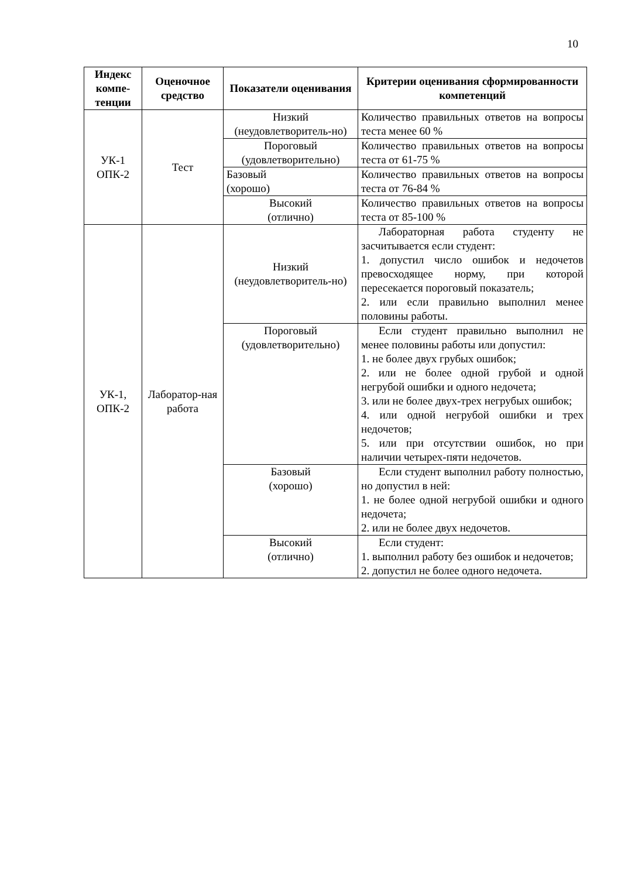10
| Индекс компе-тенции | Оценочное средство | Показатели оценивания | Критерии оценивания сформированности компетенций |
| --- | --- | --- | --- |
| УК-1 ОПК-2 | Тест | Низкий (неудовлетворитель-но) | Количество правильных ответов на вопросы теста менее 60 % |
| | | Пороговый (удовлетворительно) | Количество правильных ответов на вопросы теста от 61-75 % |
| | | Базовый (хорошо) | Количество правильных ответов на вопросы теста от 76-84 % |
| | | Высокий (отлично) | Количество правильных ответов на вопросы теста от 85-100 % |
| УК-1, ОПК-2 | Лаборатор-ная работа | Низкий (неудовлетворитель-но) | Лабораторная работа студенту не засчитывается если студент: 1. допустил число ошибок и недочетов превосходящее норму, при которой пересекается пороговый показатель; 2. или если правильно выполнил менее половины работы. |
| | | Пороговый (удовлетворительно) | Если студент правильно выполнил не менее половины работы или допустил: 1. не более двух грубых ошибок; 2. или не более одной грубой и одной негрубой ошибки и одного недочета; 3. или не более двух-трех негрубых ошибок; 4. или одной негрубой ошибки и трех недочетов; 5. или при отсутствии ошибок, но при наличии четырех-пяти недочетов. |
| | | Базовый (хорошо) | Если студент выполнил работу полностью, но допустил в ней: 1. не более одной негрубой ошибки и одного недочета; 2. или не более двух недочетов. |
| | | Высокий (отлично) | Если студент: 1. выполнил работу без ошибок и недочетов; 2. допустил не более одного недочета. |